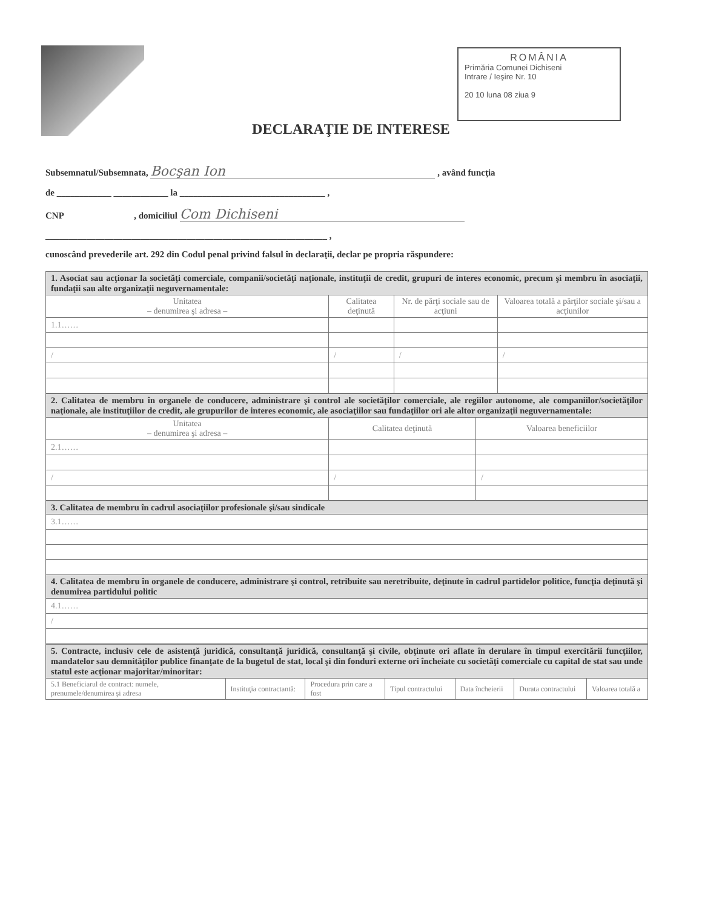ROMÂNIA
Primăria Comunei Dichiseni
Intrare / Ieşire Nr. 10
20 10 luna 08 ziua 9
DECLARAŢIE DE INTERESE
Subsemnatul/Subsemnata, Bocşan Ion , având funcţia
de ____________ ____________ la ________________________________ ,
CNP , domiciliul Com Dichiseni
______________________________________________________________ ,
cunoscând prevederile art. 292 din Codul penal privind falsul în declaraţii, declar pe propria răspundere:
| 1. Asociat sau acţionar la societăţi comerciale, companii/societăţi naţionale, instituţii de credit, grupuri de interes economic, precum şi membru în asociaţii, fundaţii sau alte organizaţii neguvernamentale: | | | |
| Unitatea – denumirea şi adresa – | Calitatea deţinută | Nr. de părţi sociale sau de acţiuni | Valoarea totală a părţilor sociale şi/sau a acţiunilor |
| 1.1…… | | | |
| / | / | / | / |
| 2. Calitatea de membru în organele de conducere, administrare şi control ale societăţilor comerciale, ale regiilor autonome, ale companiilor/societăţilor naţionale, ale instituţiilor de credit, ale grupurilor de interes economic, ale asociaţiilor sau fundaţiilor ori ale altor organizaţii neguvernamentale: | | |
| Unitatea – denumirea şi adresa – | Calitatea deţinută | Valoarea beneficiilor |
| 2.1…… | | |
| / | / | / |
| 3. Calitatea de membru în cadrul asociaţiilor profesionale şi/sau sindicale |
| 3.1…… |
| 4. Calitatea de membru în organele de conducere, administrare şi control, retribuite sau neretribuite, deţinute în cadrul partidelor politice, funcţia deţinută şi denumirea partidului politic |
| 4.1…… |
| / |
| 5. Contracte, inclusiv cele de asistenţă juridică, consultanţă juridică, consultanţă şi civile, obţinute ori aflate în derulare în timpul exercitării funcţiilor, mandatelor sau demnităţilor publice finanţate de la bugetul de stat, local şi din fonduri externe ori încheiate cu societăţi comerciale cu capital de stat sau unde statul este acţionar majoritar/minoritar: | | | | | | |
| 5.1 Beneficiarul de contract: numele, prenumele/denumirea şi adresa | Instituţia contractantă: | Procedura prin care a fost | Tipul contractului | Data încheierii | Durata contractului | Valoarea totală a |